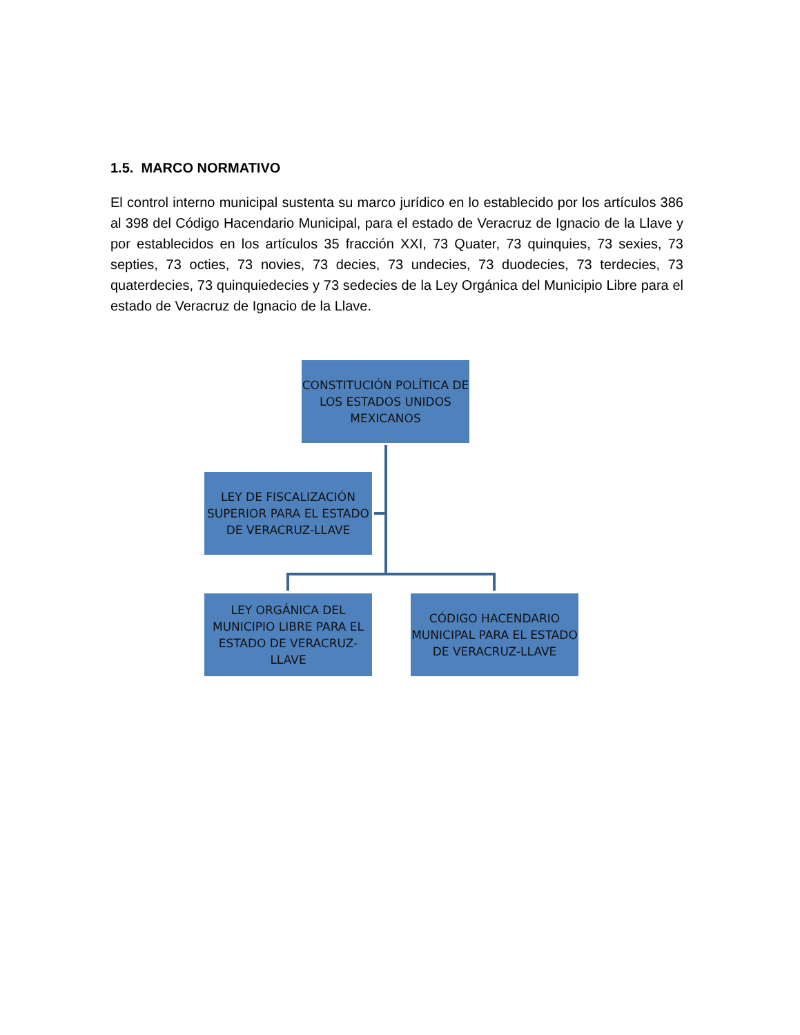1.5. MARCO NORMATIVO
El control interno municipal sustenta su marco jurídico en lo establecido por los artículos 386 al 398 del Código Hacendario Municipal, para el estado de Veracruz de Ignacio de la Llave y por establecidos en los artículos 35 fracción XXI, 73 Quater, 73 quinquies, 73 sexies, 73 septies, 73 octies, 73 novies, 73 decies, 73 undecies, 73 duodecies, 73 terdecies, 73 quaterdecies, 73 quinquiedecies y 73 sedecies de la Ley Orgánica del Municipio Libre para el estado de Veracruz de Ignacio de la Llave.
CONSTITUCIÓN POLÍTICA DE LOS ESTADOS UNIDOS MEXICANOS
LEY DE FISCALIZACIÓN SUPERIOR PARA EL ESTADO DE VERACRUZ-LLAVE
LEY ORGÁNICA DEL MUNICIPIO LIBRE PARA EL ESTADO DE VERACRUZ-LLAVE
CÓDIGO HACENDARIO MUNICIPAL PARA EL ESTADO DE VERACRUZ-LLAVE